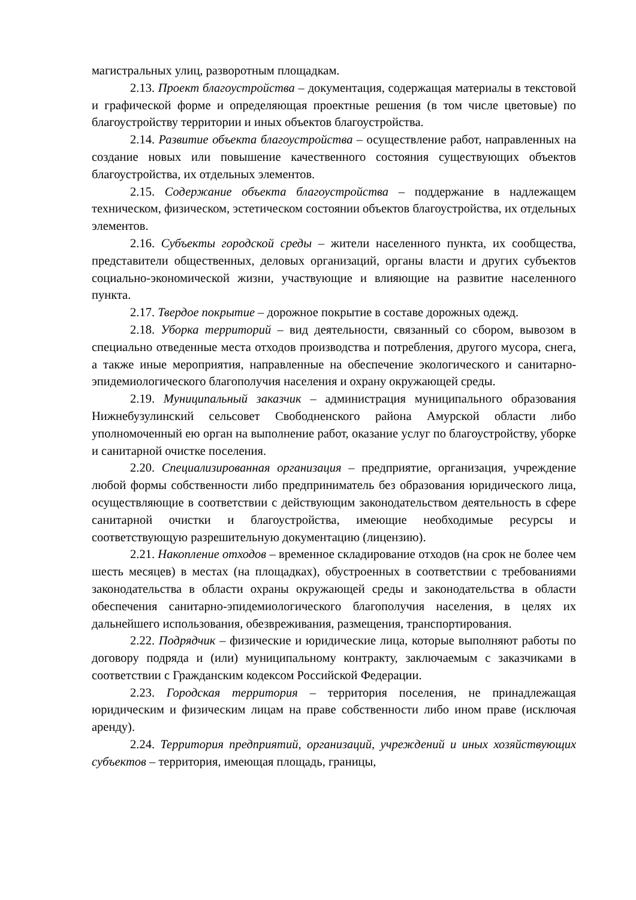магистральных улиц, разворотным площадкам.
2.13. Проект благоустройства – документация, содержащая материалы в текстовой и графической форме и определяющая проектные решения (в том числе цветовые) по благоустройству территории и иных объектов благоустройства.
2.14. Развитие объекта благоустройства – осуществление работ, направленных на создание новых или повышение качественного состояния существующих объектов благоустройства, их отдельных элементов.
2.15. Содержание объекта благоустройства – поддержание в надлежащем техническом, физическом, эстетическом состоянии объектов благоустройства, их отдельных элементов.
2.16. Субъекты городской среды – жители населенного пункта, их сообщества, представители общественных, деловых организаций, органы власти и других субъектов социально-экономической жизни, участвующие и влияющие на развитие населенного пункта.
2.17. Твердое покрытие – дорожное покрытие в составе дорожных одежд.
2.18. Уборка территорий – вид деятельности, связанный со сбором, вывозом в специально отведенные места отходов производства и потребления, другого мусора, снега, а также иные мероприятия, направленные на обеспечение экологического и санитарно-эпидемиологического благополучия населения и охрану окружающей среды.
2.19. Муниципальный заказчик – администрация муниципального образования Нижнебузулинский сельсовет Свободненского района Амурской области либо уполномоченный ею орган на выполнение работ, оказание услуг по благоустройству, уборке и санитарной очистке поселения.
2.20. Специализированная организация – предприятие, организация, учреждение любой формы собственности либо предприниматель без образования юридического лица, осуществляющие в соответствии с действующим законодательством деятельность в сфере санитарной очистки и благоустройства, имеющие необходимые ресурсы и соответствующую разрешительную документацию (лицензию).
2.21. Накопление отходов – временное складирование отходов (на срок не более чем шесть месяцев) в местах (на площадках), обустроенных в соответствии с требованиями законодательства в области охраны окружающей среды и законодательства в области обеспечения санитарно-эпидемиологического благополучия населения, в целях их дальнейшего использования, обезвреживания, размещения, транспортирования.
2.22. Подрядчик – физические и юридические лица, которые выполняют работы по договору подряда и (или) муниципальному контракту, заключаемым с заказчиками в соответствии с Гражданским кодексом Российской Федерации.
2.23. Городская территория – территория поселения, не принадлежащая юридическим и физическим лицам на праве собственности либо ином праве (исключая аренду).
2.24. Территория предприятий, организаций, учреждений и иных хозяйствующих субъектов – территория, имеющая площадь, границы,